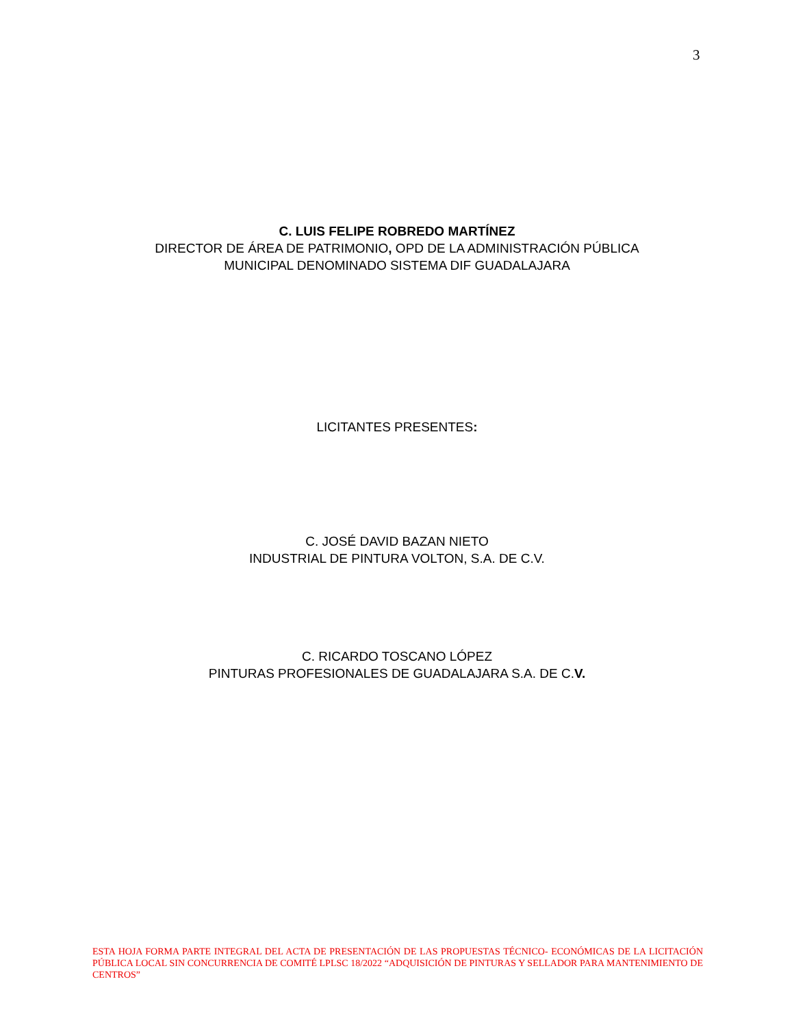3
C. LUIS FELIPE ROBREDO MARTÍNEZ
DIRECTOR DE ÁREA DE PATRIMONIO, OPD DE LA ADMINISTRACIÓN PÚBLICA
MUNICIPAL DENOMINADO SISTEMA DIF GUADALAJARA
LICITANTES PRESENTES:
C. JOSÉ DAVID BAZAN NIETO
INDUSTRIAL DE PINTURA VOLTON, S.A. DE C.V.
C. RICARDO TOSCANO LÓPEZ
PINTURAS PROFESIONALES DE GUADALAJARA S.A. DE C.V.
ESTA HOJA FORMA PARTE INTEGRAL DEL ACTA DE PRESENTACIÓN DE LAS PROPUESTAS TÉCNICO- ECONÓMICAS DE LA LICITACIÓN PÚBLICA LOCAL SIN CONCURRENCIA DE COMITÉ LPLSC 18/2022 “ADQUISICIÓN DE PINTURAS Y SELLADOR PARA MANTENIMIENTO DE CENTROS”